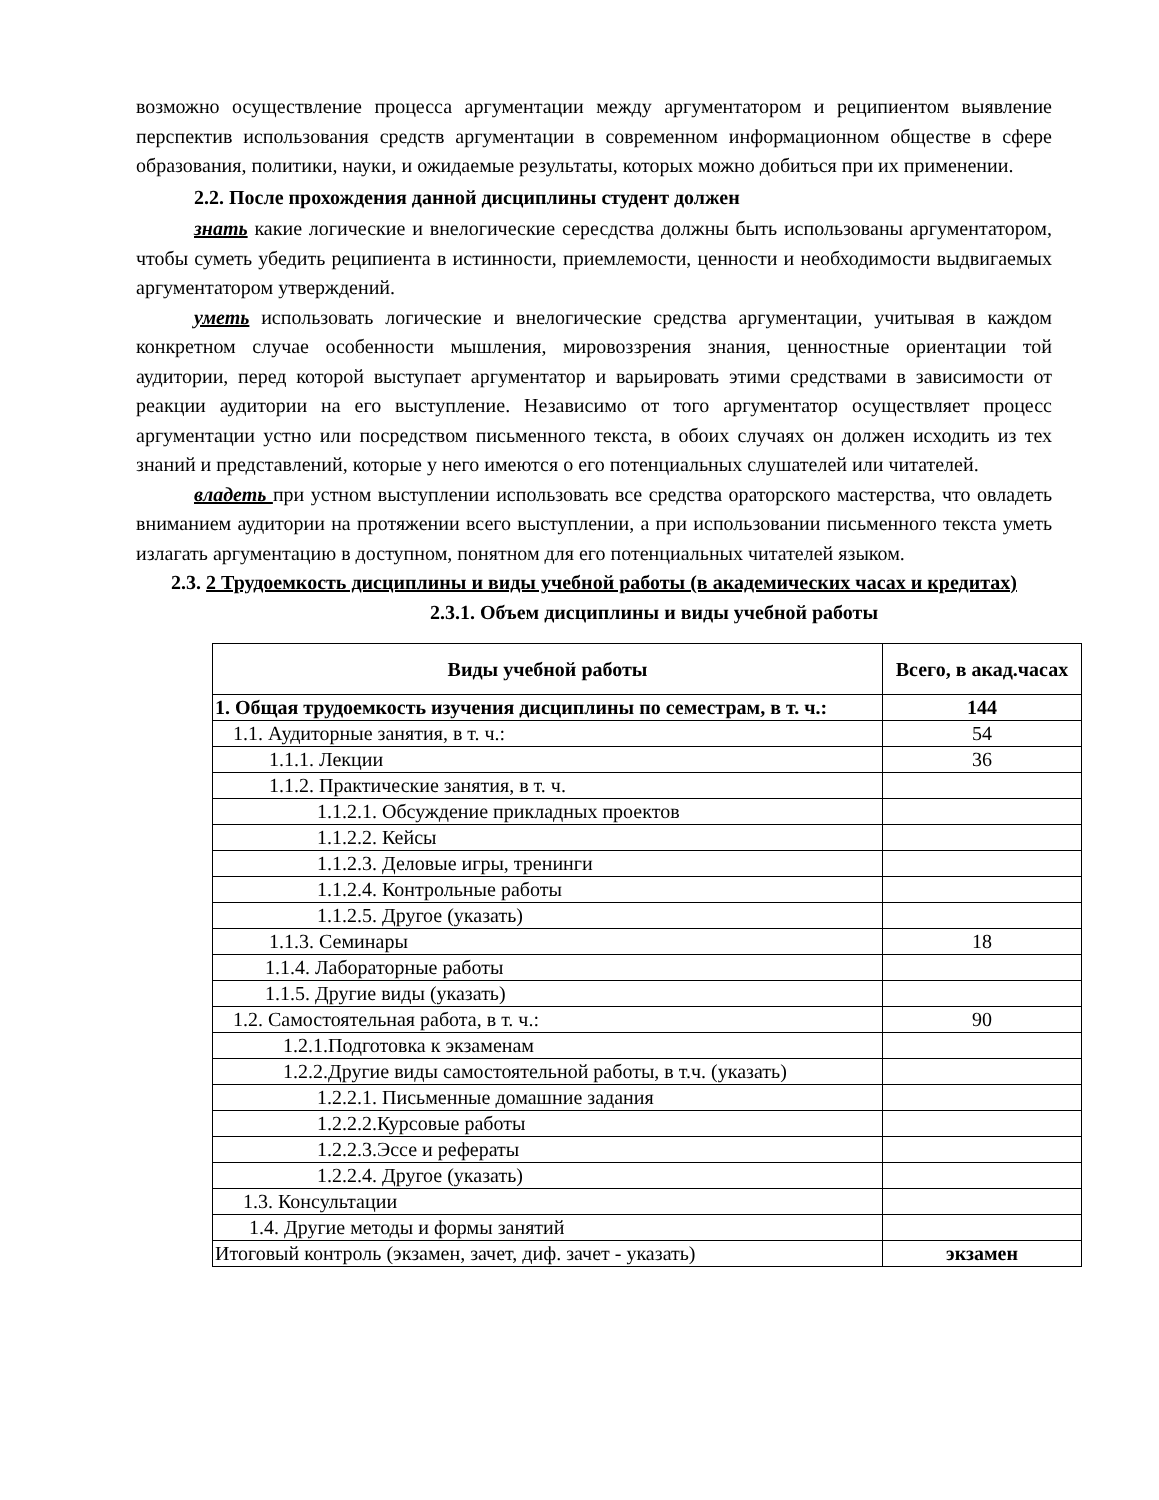возможно осуществление процесса аргументации между аргументатором и реципиентом выявление перспектив использования средств аргументации в современном информационном обществе в сфере образования, политики, науки, и ожидаемые результаты, которых можно добиться при их применении.
2.2. После прохождения данной дисциплины студент должен
знать какие логические и внелогические сересдства должны быть использованы аргументатором, чтобы суметь убедить реципиента в истинности, приемлемости, ценности и необходимости выдвигаемых аргументатором утверждений.
уметь использовать логические и внелогические средства аргументации, учитывая в каждом конкретном случае особенности мышления, мировоззрения знания, ценностные ориентации той аудитории, перед которой выступает аргументатор и варьировать этими средствами в зависимости от реакции аудитории на его выступление. Независимо от того аргументатор осуществляет процесс аргументации устно или посредством письменного текста, в обоих случаях он должен исходить из тех знаний и представлений, которые у него имеются о его потенциальных слушателей или читателей.
владеть при устном выступлении использовать все средства ораторского мастерства, что овладеть вниманием аудитории на протяжении всего выступлении, а при использовании письменного текста уметь излагать аргументацию в доступном, понятном для его потенциальных читателей языком.
2.3. 2 Трудоемкость дисциплины и виды учебной работы (в академических часах и кредитах)
2.3.1. Объем дисциплины и виды учебной работы
| Виды учебной работы | Всего, в акад.часах |
| --- | --- |
| 1. Общая трудоемкость изучения дисциплины по семестрам, в т. ч.: | 144 |
| 1.1. Аудиторные занятия, в т. ч.: | 54 |
| 1.1.1. Лекции | 36 |
| 1.1.2. Практические занятия, в т. ч. | |
| 1.1.2.1. Обсуждение прикладных проектов | |
| 1.1.2.2. Кейсы | |
| 1.1.2.3. Деловые игры, тренинги | |
| 1.1.2.4. Контрольные работы | |
| 1.1.2.5. Другое (указать) | |
| 1.1.3. Семинары | 18 |
| 1.1.4. Лабораторные работы | |
| 1.1.5. Другие виды (указать) | |
| 1.2. Самостоятельная работа, в т. ч.: | 90 |
| 1.2.1.Подготовка к экзаменам | |
| 1.2.2.Другие виды самостоятельной работы, в т.ч. (указать) | |
| 1.2.2.1. Письменные домашние задания | |
| 1.2.2.2.Курсовые работы | |
| 1.2.2.3.Эссе и рефераты | |
| 1.2.2.4. Другое (указать) | |
| 1.3. Консультации | |
| 1.4. Другие методы и формы занятий | |
| Итоговый контроль (экзамен, зачет, диф. зачет - указать) | экзамен |